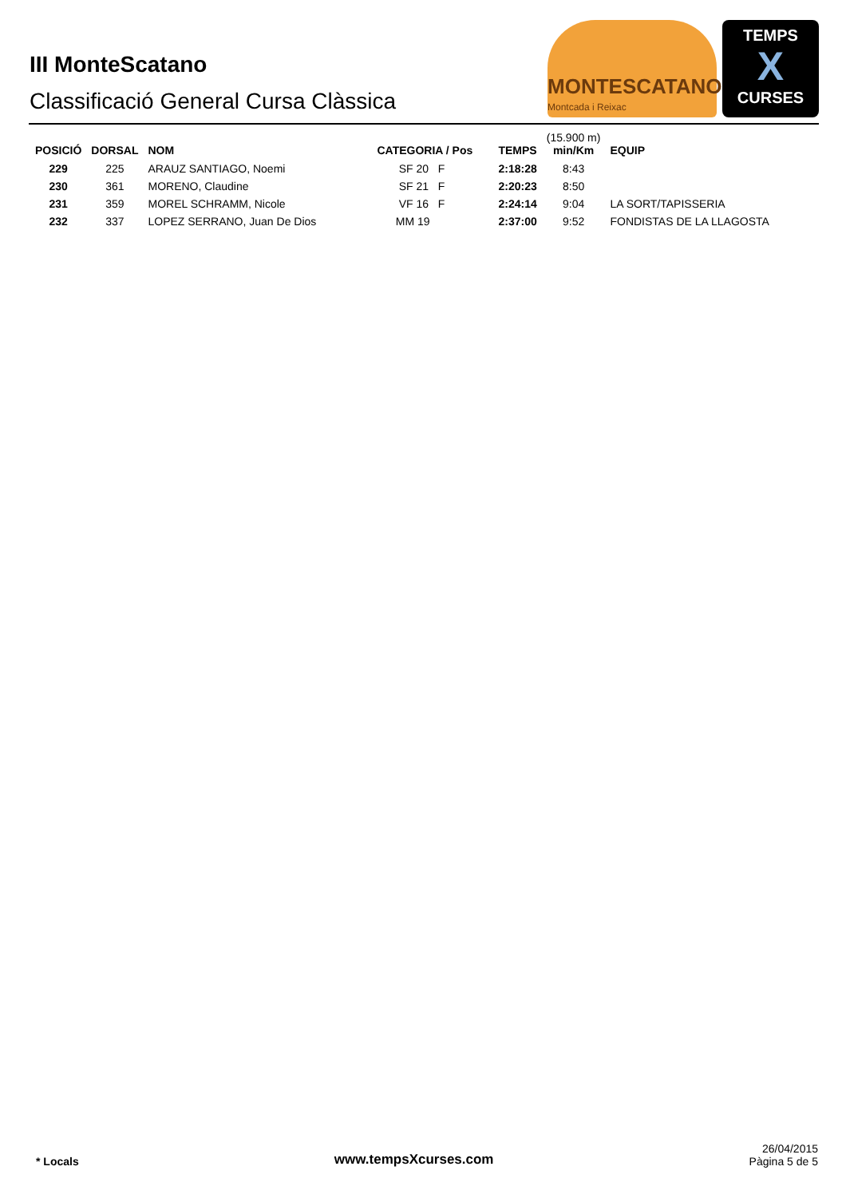III MonteScatano
Classificació General Cursa Clàssica
MONTESCATANO
Montcada i Reixac
TEMPS
X
CURSES
| POSICIÓ | DORSAL | NOM | CATEGORIA / Pos | TEMPS | (15.900 m) min/Km | EQUIP |
| --- | --- | --- | --- | --- | --- | --- |
| 229 | 225 | ARAUZ SANTIAGO, Noemi | SF 20 F | 2:18:28 | 8:43 | |
| 230 | 361 | MORENO, Claudine | SF 21 F | 2:20:23 | 8:50 | |
| 231 | 359 | MOREL SCHRAMM, Nicole | VF 16 F | 2:24:14 | 9:04 | LA SORT/TAPISSERIA |
| 232 | 337 | LOPEZ SERRANO, Juan De Dios | MM 19 | 2:37:00 | 9:52 | FONDISTAS DE LA LLAGOSTA |
* Locals www.tempsXcurses.com
26/04/2015
Pàgina 5 de 5